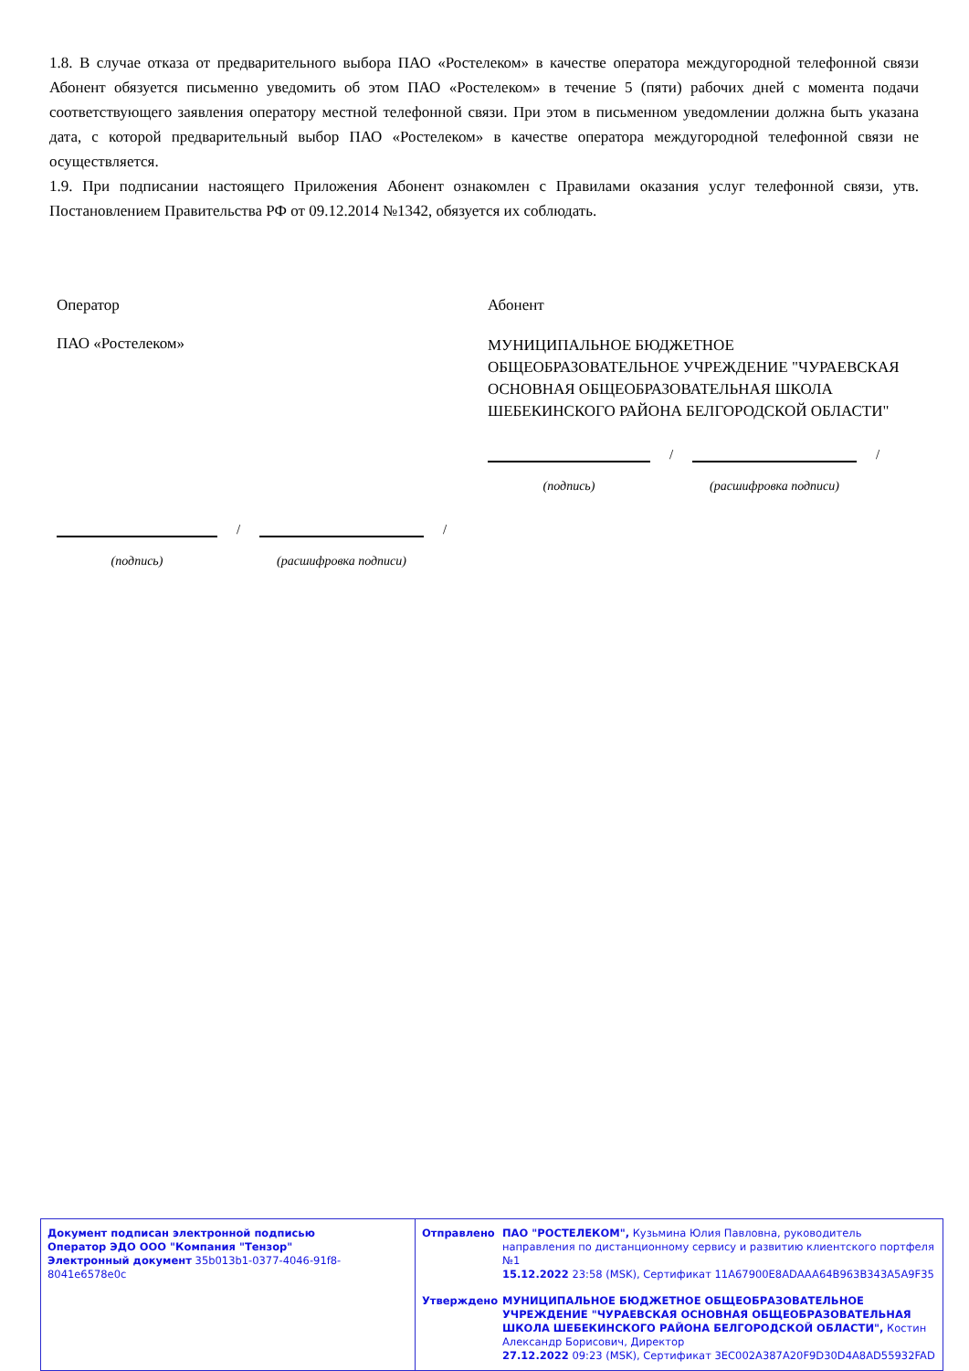1.8. В случае отказа от предварительного выбора ПАО «Ростелеком» в качестве оператора междугородной телефонной связи Абонент обязуется письменно уведомить об этом ПАО «Ростелеком» в течение 5 (пяти) рабочих дней с момента подачи соответствующего заявления оператору местной телефонной связи. При этом в письменном уведомлении должна быть указана дата, с которой предварительный выбор ПАО «Ростелеком» в качестве оператора междугородной телефонной связи не осуществляется.
1.9. При подписании настоящего Приложения Абонент ознакомлен с Правилами оказания услуг телефонной связи, утв. Постановлением Правительства РФ от 09.12.2014 №1342, обязуется их соблюдать.
Оператор
ПАО «Ростелеком»
/
/
(подпись) (расшифровка подписи)
Абонент
МУНИЦИПАЛЬНОЕ БЮДЖЕТНОЕ ОБЩЕОБРАЗОВАТЕЛЬНОЕ УЧРЕЖДЕНИЕ "ЧУРАЕВСКАЯ ОСНОВНАЯ ОБЩЕОБРАЗОВАТЕЛЬНАЯ ШКОЛА ШЕБЕКИНСКОГО РАЙОНА БЕЛГОРОДСКОЙ ОБЛАСТИ"
/
/
(подпись) (расшифровка подписи)
Документ подписан электронной подписью
Оператор ЭДО ООО "Компания "Тензор"
Электронный документ 35b013b1-0377-4046-91f8-8041e6578e0c
Отправлено ПАО "РОСТЕЛЕКОМ", Кузьмина Юлия Павловна, руководитель направления по дистанционному сервису и развитию клиентского портфеля №1
15.12.2022 23:58 (MSK), Сертификат 11A67900E8ADAAA64B963B343A5A9F35
Утверждено МУНИЦИПАЛЬНОЕ БЮДЖЕТНОЕ ОБЩЕОБРАЗОВАТЕЛЬНОЕ УЧРЕЖДЕНИЕ "ЧУРАЕВСКАЯ ОСНОВНАЯ ОБЩЕОБРАЗОВАТЕЛЬНАЯ ШКОЛА ШЕБЕКИНСКОГО РАЙОНА БЕЛГОРОДСКОЙ ОБЛАСТИ", Костин Александр Борисович, Директор
27.12.2022 09:23 (MSK), Сертификат 3EC002A387A20F9D30D4A8AD55932FAD